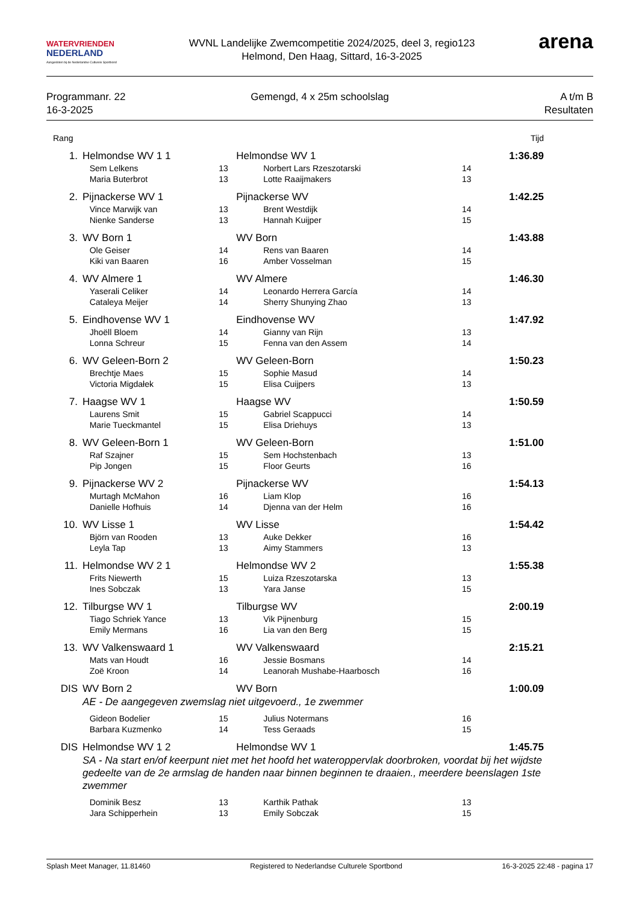WATERVRIENDEN
NEDERLAND
Aangesloten bij de Nederlandse Culturele Sportbond
WVNL Landelijke Zwemcompetitie 2024/2025, deel 3, regio123
Helmond, Den Haag, Sittard, 16-3-2025
arena
Programmanr. 22
16-3-2025
Gemengd, 4 x 25m schoolslag A t/m B
Resultaten
| Rang | | | | | Tijd |
| 1. | Helmondse WV 1 1 | | Helmondse WV 1 | | 1:36.89 |
| | Sem Lelkens | 13 | Norbert Lars Rzeszotarski | 14 | |
| | Maria Buterbrot | 13 | Lotte Raaijmakers | 13 | |
| 2. | Pijnackerse WV 1 | | Pijnackerse WV | | 1:42.25 |
| | Vince Marwijk van | 13 | Brent Westdijk | 14 | |
| | Nienke Sanderse | 13 | Hannah Kuijper | 15 | |
| 3. | WV Born 1 | | WV Born | | 1:43.88 |
| | Ole Geiser | 14 | Rens van Baaren | 14 | |
| | Kiki van Baaren | 16 | Amber Vosselman | 15 | |
| 4. | WV Almere 1 | | WV Almere | | 1:46.30 |
| | Yaserali Celiker | 14 | Leonardo Herrera García | 14 | |
| | Cataleya Meijer | 14 | Sherry Shunying Zhao | 13 | |
| 5. | Eindhovense WV 1 | | Eindhovense WV | | 1:47.92 |
| | Jhoëll Bloem | 14 | Gianny van Rijn | 13 | |
| | Lonna Schreur | 15 | Fenna van den Assem | 14 | |
| 6. | WV Geleen-Born 2 | | WV Geleen-Born | | 1:50.23 |
| | Brechtje Maes | 15 | Sophie Masud | 14 | |
| | Victoria Migdałek | 15 | Elisa Cuijpers | 13 | |
| 7. | Haagse WV 1 | | Haagse WV | | 1:50.59 |
| | Laurens Smit | 15 | Gabriel Scappucci | 14 | |
| | Marie Tueckmantel | 15 | Elisa Driehuys | 13 | |
| 8. | WV Geleen-Born 1 | | WV Geleen-Born | | 1:51.00 |
| | Raf Szajner | 15 | Sem Hochstenbach | 13 | |
| | Pip Jongen | 15 | Floor Geurts | 16 | |
| 9. | Pijnackerse WV 2 | | Pijnackerse WV | | 1:54.13 |
| | Murtagh McMahon | 16 | Liam Klop | 16 | |
| | Danielle Hofhuis | 14 | Djenna van der Helm | 16 | |
| 10. | WV Lisse 1 | | WV Lisse | | 1:54.42 |
| | Björn van Rooden | 13 | Auke Dekker | 16 | |
| | Leyla Tap | 13 | Aimy Stammers | 13 | |
| 11. | Helmondse WV 2 1 | | Helmondse WV 2 | | 1:55.38 |
| | Frits Niewerth | 15 | Luiza Rzeszotarska | 13 | |
| | Ines Sobczak | 13 | Yara Janse | 15 | |
| 12. | Tilburgse WV 1 | | Tilburgse WV | | 2:00.19 |
| | Tiago Schriek Yance | 13 | Vik Pijnenburg | 15 | |
| | Emily Mermans | 16 | Lia van den Berg | 15 | |
| 13. | WV Valkenswaard 1 | | WV Valkenswaard | | 2:15.21 |
| | Mats van Houdt | 16 | Jessie Bosmans | 14 | |
| | Zoë Kroon | 14 | Leanorah Mushabe-Haarbosch | 16 | |
| DIS | WV Born 2 | | WV Born | | 1:00.09 |
| AE - De aangegeven zwemslag niet uitgevoerd., 1e zwemmer | | | | | |
| | Gideon Bodelier | 15 | Julius Notermans | 16 | |
| | Barbara Kuzmenko | 14 | Tess Geraads | 15 | |
| DIS | Helmondse WV 1 2 | | Helmondse WV 1 | | 1:45.75 |
| SA - Na start en/of keerpunt niet met het hoofd het wateroppervlak doorbroken, voordat bij het wijdste gedeelte van de 2e armslag de handen naar binnen beginnen te draaien., meerdere beenslagen 1ste zwemmer | | | | | |
| | Dominik Besz | 13 | Karthik Pathak | 13 | |
| | Jara Schipperhein | 13 | Emily Sobczak | 15 | |
Splash Meet Manager, 11.81460 Registered to Nederlandse Culturele Sportbond 16-3-2025 22:48 - pagina 17